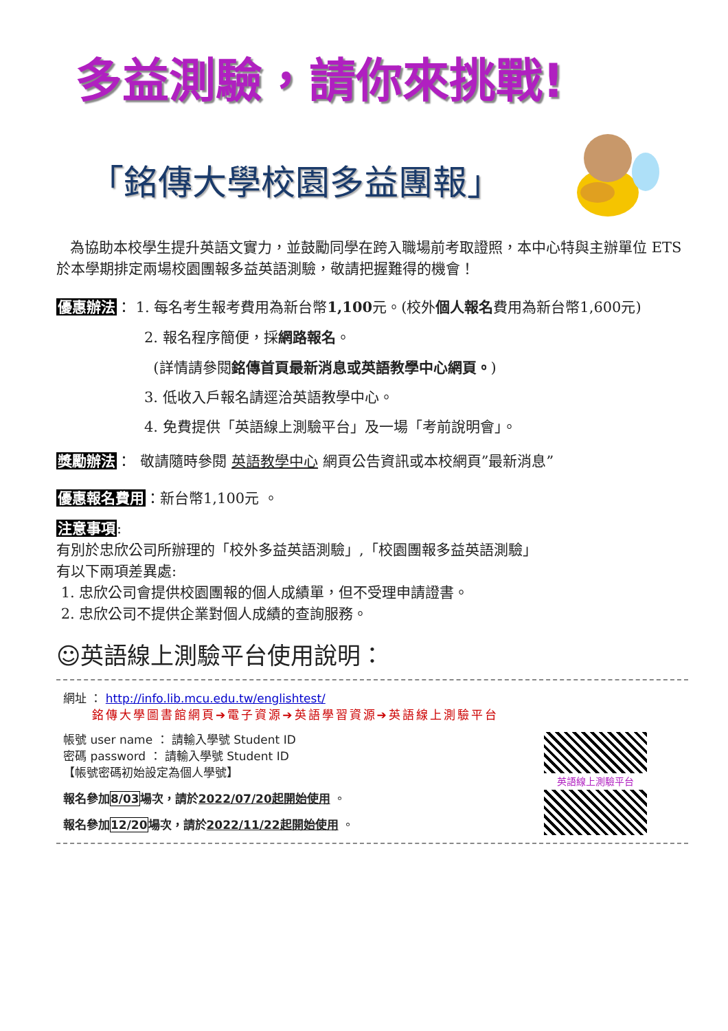多益測驗，請你來挑戰!
「銘傳大學校園多益團報」
為協助本校學生提升英語文實力，並鼓勵同學在跨入職場前考取證照，本中心特與主辦單位 ETS 於本學期排定兩場校園團報多益英語測驗，敬請把握難得的機會！
優惠辦法： 1. 每名考生報考費用為新台幣1,100元。(校外個人報名費用為新台幣1,600元)
2. 報名程序簡便，採網路報名。
(詳情請參閱銘傳首頁最新消息或英語教學中心網頁。)
3. 低收入戶報名請逕洽英語教學中心。
4. 免費提供「英語線上測驗平台」及一場「考前說明會」。
獎勵辦法： 敬請隨時參閱 英語教學中心 網頁公告資訊或本校網頁”最新消息”
優惠報名費用：新台幣1,100元 。
注意事項:
有別於忠欣公司所辦理的「校外多益英語測驗」,「校園團報多益英語測驗」
有以下兩項差異處:
1. 忠欣公司會提供校園團報的個人成績單，但不受理申請證書。
2. 忠欣公司不提供企業對個人成績的查詢服務。
☺英語線上測驗平台使用說明：
網址 ： http://info.lib.mcu.edu.tw/englishtest/
銘傳大學圖書館網頁➔電子資源➔英語學習資源➔英語線上測驗平台
帳號 user name ： 請輸入學號 Student ID
密碼 password ： 請輸入學號 Student ID
【帳號密碼初始設定為個人學號】
報名參加8/03場次，請於2022/07/20起開始使用 。
報名參加12/20場次，請於2022/11/22起開始使用 。
英語線上測驗平台